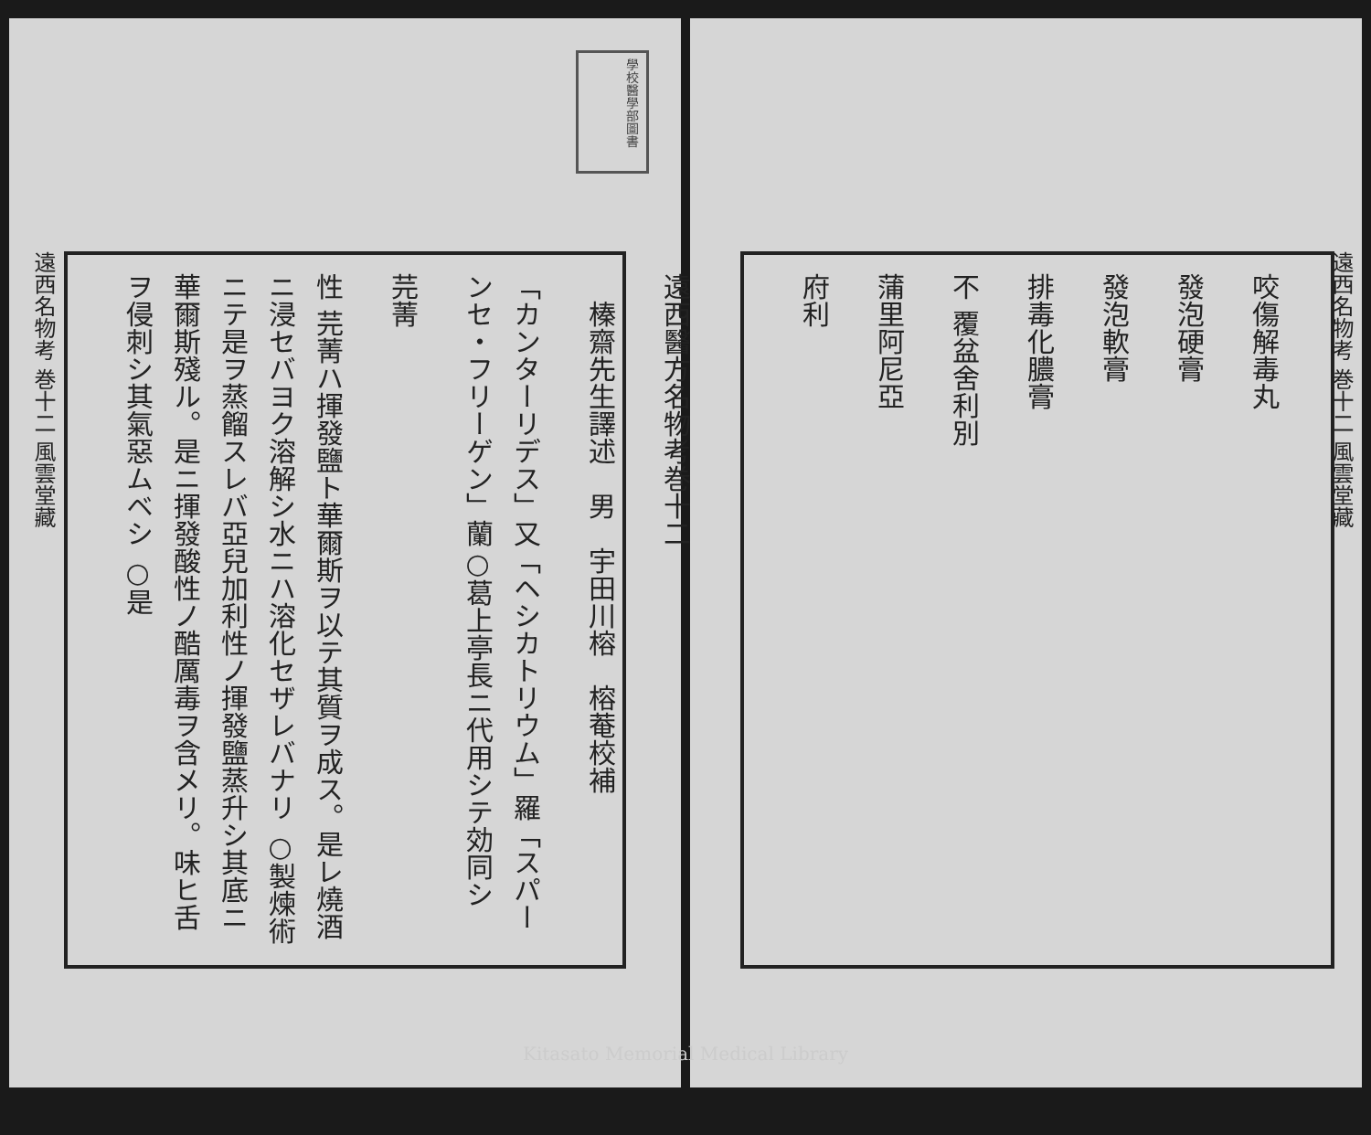遠西名物考 巻十二 風雲堂藏
遠西醫方名物考巻十二
　榛齋先生譯述　男　宇田川榕　榕菴校補
「カンターリデス」又「ヘシカトリウム」羅「スパーンセ・フリーゲン」蘭○葛上亭長ニ代用シテ効同シ
芫菁
性 芫菁ハ揮發鹽ト華爾斯ヲ以テ其質ヲ成ス。是レ燒酒ニ浸セバヨク溶解シ水ニハ溶化セザレバナリ ○製煉術ニテ是ヲ蒸餾スレバ亞兒加利性ノ揮發鹽蒸升シ其底ニ華爾斯殘ル。是ニ揮發酸性ノ酷厲毒ヲ含メリ。味ヒ舌ヲ侵刺シ其氣惡ムベシ ○是
學校醫學部圖書
咬傷解毒丸
發泡硬膏
發泡軟膏
排毒化膿膏
不 覆盆舍利別
蒲里阿尼亞
府利
遠西名物考 巻十二 風雲堂藏
Kitasato Memorial Medical Library